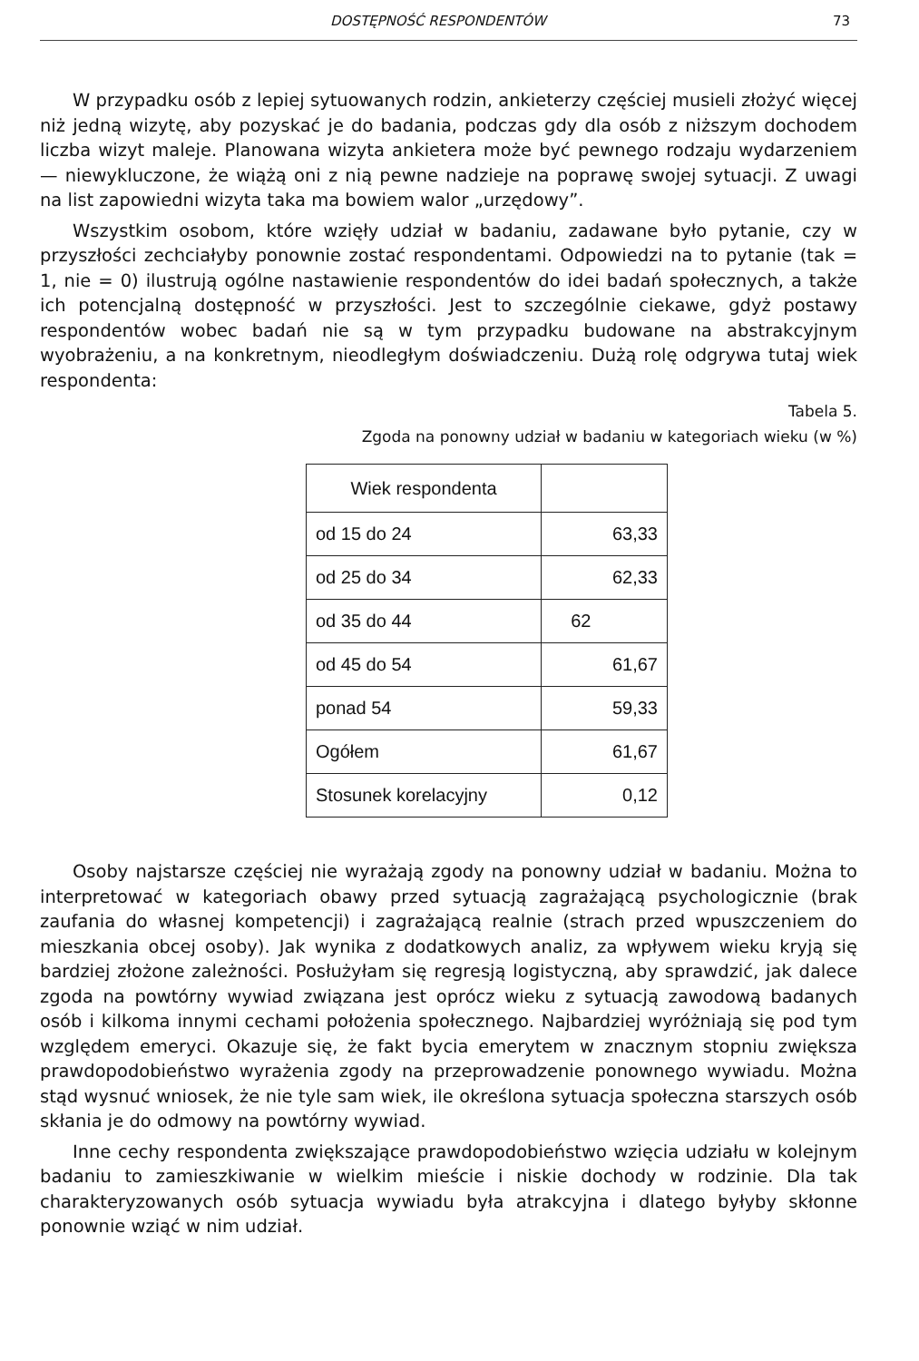DOSTĘPNOŚĆ RESPONDENTÓW 73
W przypadku osób z lepiej sytuowanych rodzin, ankieterzy częściej musieli złożyć więcej niż jedną wizytę, aby pozyskać je do badania, podczas gdy dla osób z niższym dochodem liczba wizyt maleje. Planowana wizyta ankietera może być pewnego rodzaju wydarzeniem — niewykluczone, że wiążą oni z nią pewne nadzieje na poprawę swojej sytuacji. Z uwagi na list zapowiedni wizyta taka ma bowiem walor „urzędowy”.
Wszystkim osobom, które wzięły udział w badaniu, zadawane było pytanie, czy w przyszłości zechciałyby ponownie zostać respondentami. Odpowiedzi na to pytanie (tak = 1, nie = 0) ilustrują ogólne nastawienie respondentów do idei badań społecznych, a także ich potencjalną dostępność w przyszłości. Jest to szczególnie ciekawe, gdyż postawy respondentów wobec badań nie są w tym przypadku budowane na abstrakcyjnym wyobrażeniu, a na konkretnym, nieodległym doświadczeniu. Dużą rolę odgrywa tutaj wiek respondenta:
Tabela 5.
Zgoda na ponowny udział w badaniu w kategoriach wieku (w %)
| Wiek respondenta | |
| --- | --- |
| od 15 do 24 | 63,33 |
| od 25 do 34 | 62,33 |
| od 35 do 44 | 62 |
| od 45 do 54 | 61,67 |
| ponad 54 | 59,33 |
| Ogółem | 61,67 |
| Stosunek korelacyjny | 0,12 |
Osoby najstarsze częściej nie wyrażają zgody na ponowny udział w badaniu. Można to interpretować w kategoriach obawy przed sytuacją zagrażającą psychologicznie (brak zaufania do własnej kompetencji) i zagrażającą realnie (strach przed wpuszczeniem do mieszkania obcej osoby). Jak wynika z dodatkowych analiz, za wpływem wieku kryją się bardziej złożone zależności. Posłużyłam się regresją logistyczną, aby sprawdzić, jak dalece zgoda na powtórny wywiad związana jest oprócz wieku z sytuacją zawodową badanych osób i kilkoma innymi cechami położenia społecznego. Najbardziej wyróżniają się pod tym względem emeryci. Okazuje się, że fakt bycia emerytem w znacznym stopniu zwiększa prawdopodobieństwo wyrażenia zgody na przeprowadzenie ponownego wywiadu. Można stąd wysnuć wniosek, że nie tyle sam wiek, ile określona sytuacja społeczna starszych osób skłania je do odmowy na powtórny wywiad.
Inne cechy respondenta zwiększające prawdopodobieństwo wzięcia udziału w kolejnym badaniu to zamieszkiwanie w wielkim mieście i niskie dochody w rodzinie. Dla tak charakteryzowanych osób sytuacja wywiadu była atrakcyjna i dlatego byłyby skłonne ponownie wziąć w nim udział.